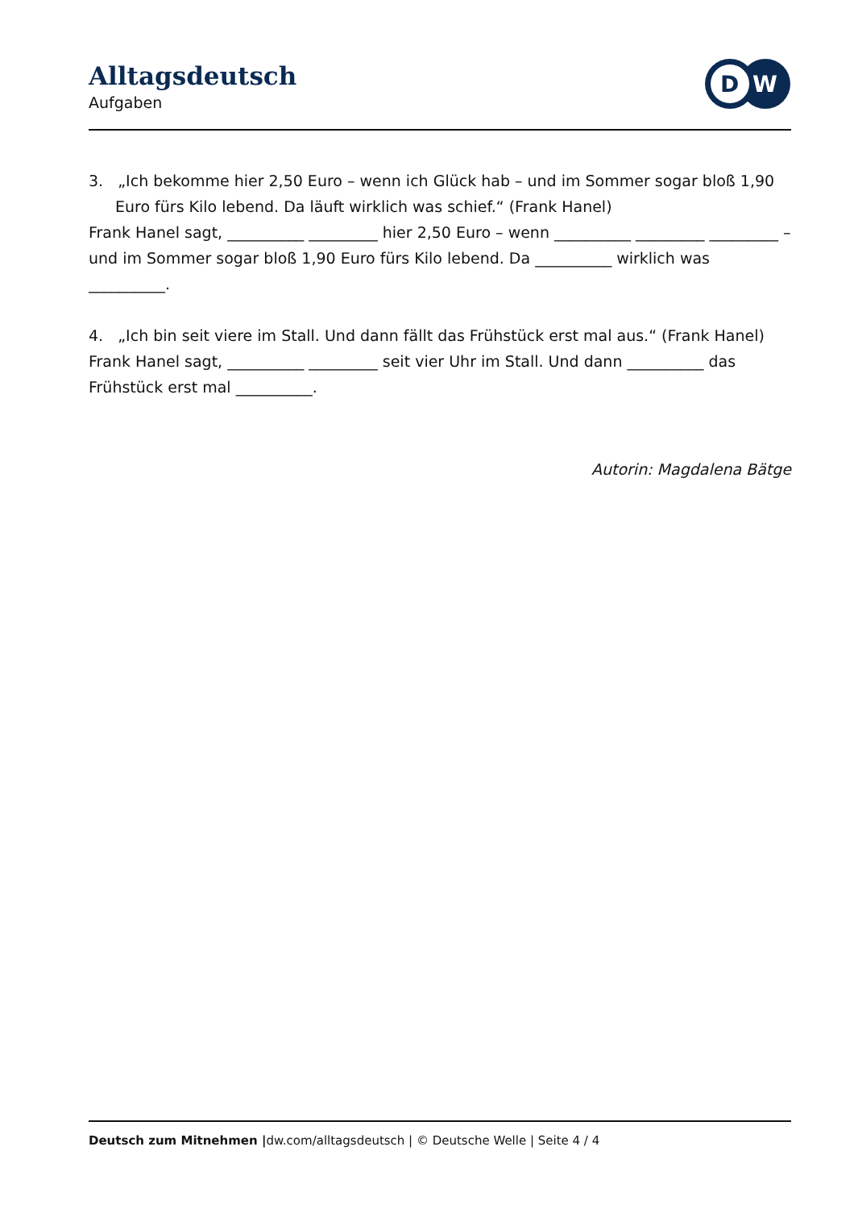Alltagsdeutsch
Aufgaben
D
W
3. „Ich bekomme hier 2,50 Euro – wenn ich Glück hab – und im Sommer sogar bloß 1,90 Euro fürs Kilo lebend. Da läuft wirklich was schief.“ (Frank Hanel)
Frank Hanel sagt, __________ _________ hier 2,50 Euro – wenn __________ _________ _________ – und im Sommer sogar bloß 1,90 Euro fürs Kilo lebend. Da __________ wirklich was __________.
4. „Ich bin seit viere im Stall. Und dann fällt das Frühstück erst mal aus.“ (Frank Hanel)
Frank Hanel sagt, __________ _________ seit vier Uhr im Stall. Und dann __________ das Frühstück erst mal __________.
Autorin: Magdalena Bätge
Deutsch zum Mitnehmen |dw.com/alltagsdeutsch | © Deutsche Welle | Seite 4 / 4